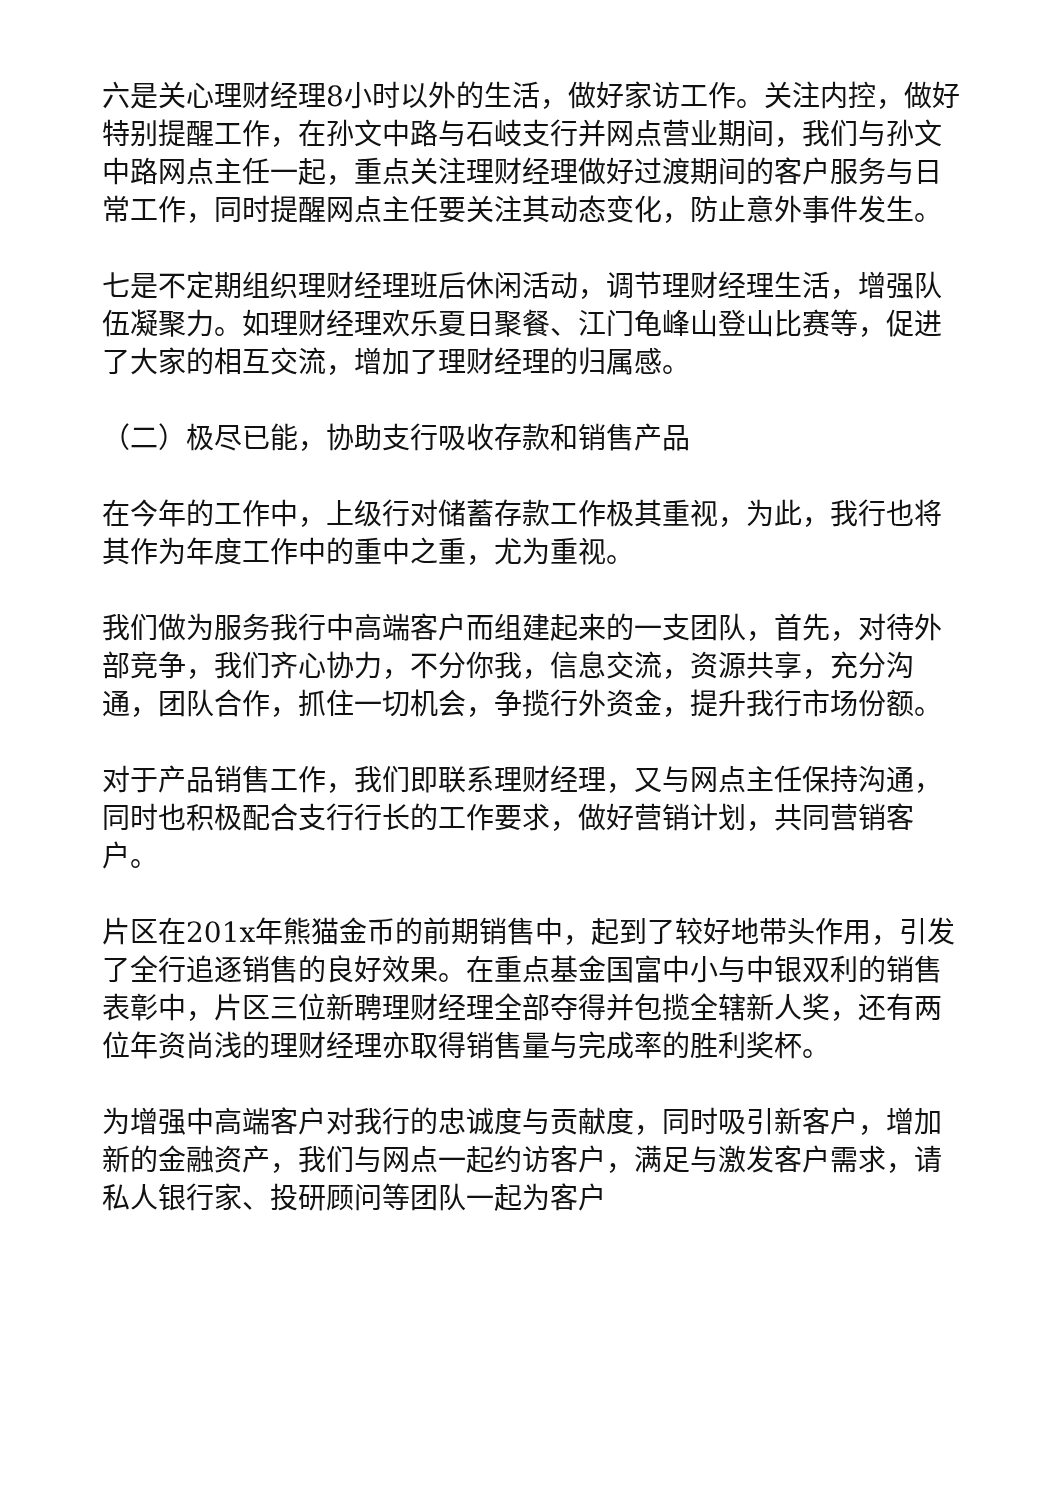六是关心理财经理8小时以外的生活，做好家访工作。关注内控，做好特别提醒工作，在孙文中路与石岐支行并网点营业期间，我们与孙文中路网点主任一起，重点关注理财经理做好过渡期间的客户服务与日常工作，同时提醒网点主任要关注其动态变化，防止意外事件发生。
七是不定期组织理财经理班后休闲活动，调节理财经理生活，增强队伍凝聚力。如理财经理欢乐夏日聚餐、江门龟峰山登山比赛等，促进了大家的相互交流，增加了理财经理的归属感。
（二）极尽已能，协助支行吸收存款和销售产品
在今年的工作中，上级行对储蓄存款工作极其重视，为此，我行也将其作为年度工作中的重中之重，尤为重视。
我们做为服务我行中高端客户而组建起来的一支团队，首先，对待外部竞争，我们齐心协力，不分你我，信息交流，资源共享，充分沟通，团队合作，抓住一切机会，争揽行外资金，提升我行市场份额。
对于产品销售工作，我们即联系理财经理，又与网点主任保持沟通，同时也积极配合支行行长的工作要求，做好营销计划，共同营销客户。
片区在201x年熊猫金币的前期销售中，起到了较好地带头作用，引发了全行追逐销售的良好效果。在重点基金国富中小与中银双利的销售表彰中，片区三位新聘理财经理全部夺得并包揽全辖新人奖，还有两位年资尚浅的理财经理亦取得销售量与完成率的胜利奖杯。
为增强中高端客户对我行的忠诚度与贡献度，同时吸引新客户，增加新的金融资产，我们与网点一起约访客户，满足与激发客户需求，请私人银行家、投研顾问等团队一起为客户